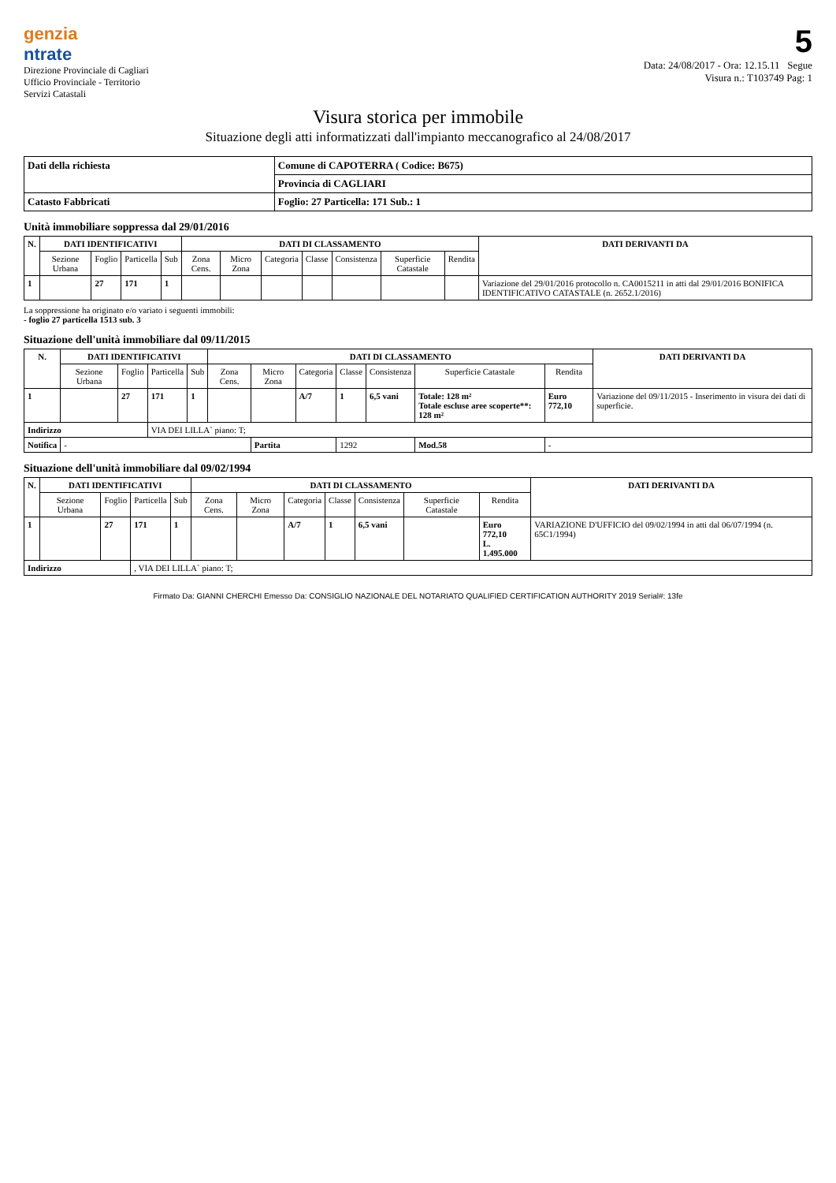genzia
ntrate
Direzione Provinciale di Cagliari
Ufficio Provinciale - Territorio
Servizi Catastali
5
Data: 24/08/2017 - Ora: 12.15.11 Segue
Visura n.: T103749 Pag: 1
Visura storica per immobile
Situazione degli atti informatizzati dall'impianto meccanografico al 24/08/2017
| Dati della richiesta | Comune di CAPOTERRA ( Codice: B675) |
| | Provincia di CAGLIARI |
| Catasto Fabbricati | Foglio: 27 Particella: 171 Sub.: 1 |
Unità immobiliare soppressa dal 29/01/2016
| N. | DATI IDENTIFICATIVI | | | | DATI DI CLASSAMENTO | | | | | | | DATI DERIVANTI DA |
| --- | --- | --- | --- | --- | --- | --- | --- | --- | --- | --- | --- | --- |
| | Sezione Urbana | Foglio | Particella | Sub | Zona Cens. | Micro Zona | Categoria | Classe | Consistenza | Superficie Catastale | Rendita | |
| 1 | | 27 | 171 | 1 | | | | | | | | Variazione del 29/01/2016 protocollo n. CA0015211 in atti dal 29/01/2016 BONIFICA IDENTIFICATIVO CATASTALE (n. 2652.1/2016) |
La soppressione ha originato e/o variato i seguenti immobili:
- foglio 27 particella 1513 sub. 3
Situazione dell'unità immobiliare dal 09/11/2015
| N. | DATI IDENTIFICATIVI | | | | DATI DI CLASSAMENTO | | | | | | | DATI DERIVANTI DA |
| --- | --- | --- | --- | --- | --- | --- | --- | --- | --- | --- | --- | --- |
| | Sezione Urbana | Foglio | Particella | Sub | Zona Cens. | Micro Zona | Categoria | Classe | Consistenza | Superficie Catastale | Rendita | |
| 1 | | 27 | 171 | 1 | | | A/7 | 1 | 6,5 vani | Totale: 128 m² Totale escluse aree scoperte**: 128 m² | Euro 772,10 | Variazione del 09/11/2015 - Inserimento in visura dei dati di superficie. |
| Indirizzo | | | VIA DEI LILLA` piano: T; | | | | | | | | | |
| Notifica | - | | | | | Partita | | 1292 | | Mod.58 | - | |
Situazione dell'unità immobiliare dal 09/02/1994
| N. | DATI IDENTIFICATIVI | | | | DATI DI CLASSAMENTO | | | | | | | DATI DERIVANTI DA |
| --- | --- | --- | --- | --- | --- | --- | --- | --- | --- | --- | --- | --- |
| | Sezione Urbana | Foglio | Particella | Sub | Zona Cens. | Micro Zona | Categoria | Classe | Consistenza | Superficie Catastale | Rendita | |
| 1 | | 27 | 171 | 1 | | | A/7 | 1 | 6,5 vani | | Euro 772,10 L. 1.495.000 | VARIAZIONE D'UFFICIO del 09/02/1994 in atti dal 06/07/1994 (n. 65C1/1994) |
| Indirizzo | | | , VIA DEI LILLA` piano: T; | | | | | | | | | |
Firmato Da: GIANNI CHERCHI Emesso Da: CONSIGLIO NAZIONALE DEL NOTARIATO QUALIFIED CERTIFICATION AUTHORITY 2019 Serial#: 13fe